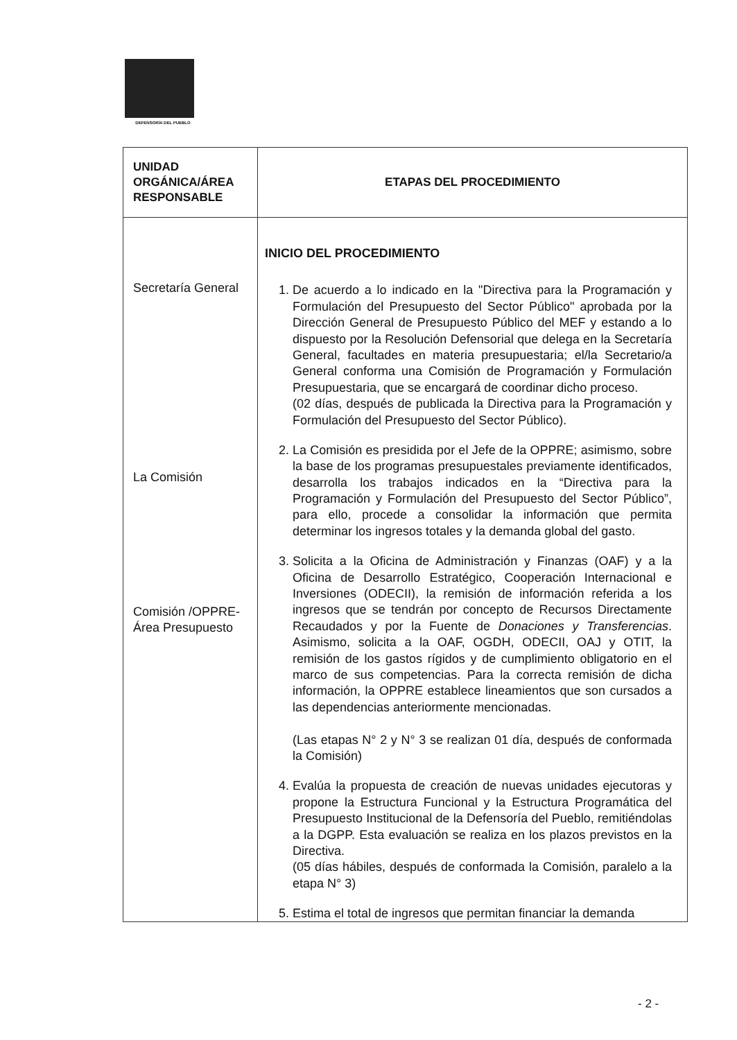DEFENSORÍA DEL PUEBLO
| UNIDAD ORGÁNICA/ÁREA RESPONSABLE | ETAPAS DEL PROCEDIMIENTO |
| --- | --- |
| Secretaría General La Comisión Comisión /OPPRE- Área Presupuesto | INICIO DEL PROCEDIMIENTO 1. De acuerdo a lo indicado en la "Directiva para la Programación y Formulación del Presupuesto del Sector Público" aprobada por la Dirección General de Presupuesto Público del MEF y estando a lo dispuesto por la Resolución Defensorial que delega en la Secretaría General, facultades en materia presupuestaria; el/la Secretario/a General conforma una Comisión de Programación y Formulación Presupuestaria, que se encargará de coordinar dicho proceso. (02 días, después de publicada la Directiva para la Programación y Formulación del Presupuesto del Sector Público). 2. La Comisión es presidida por el Jefe de la OPPRE; asimismo, sobre la base de los programas presupuestales previamente identificados, desarrolla los trabajos indicados en la “Directiva para la Programación y Formulación del Presupuesto del Sector Público”, para ello, procede a consolidar la información que permita determinar los ingresos totales y la demanda global del gasto. 3. Solicita a la Oficina de Administración y Finanzas (OAF) y a la Oficina de Desarrollo Estratégico, Cooperación Internacional e Inversiones (ODECII), la remisión de información referida a los ingresos que se tendrán por concepto de Recursos Directamente Recaudados y por la Fuente de Donaciones y Transferencias . Asimismo, solicita a la OAF, OGDH, ODECII, OAJ y OTIT, la remisión de los gastos rígidos y de cumplimiento obligatorio en el marco de sus competencias. Para la correcta remisión de dicha información, la OPPRE establece lineamientos que son cursados a las dependencias anteriormente mencionadas. (Las etapas N° 2 y N° 3 se realizan 01 día, después de conformada la Comisión) 4. Evalúa la propuesta de creación de nuevas unidades ejecutoras y propone la Estructura Funcional y la Estructura Programática del Presupuesto Institucional de la Defensoría del Pueblo, remitiéndolas a la DGPP. Esta evaluación se realiza en los plazos previstos en la Directiva. (05 días hábiles, después de conformada la Comisión, paralelo a la etapa N° 3) 5. Estima el total de ingresos que permitan financiar la demanda |
- 2 -